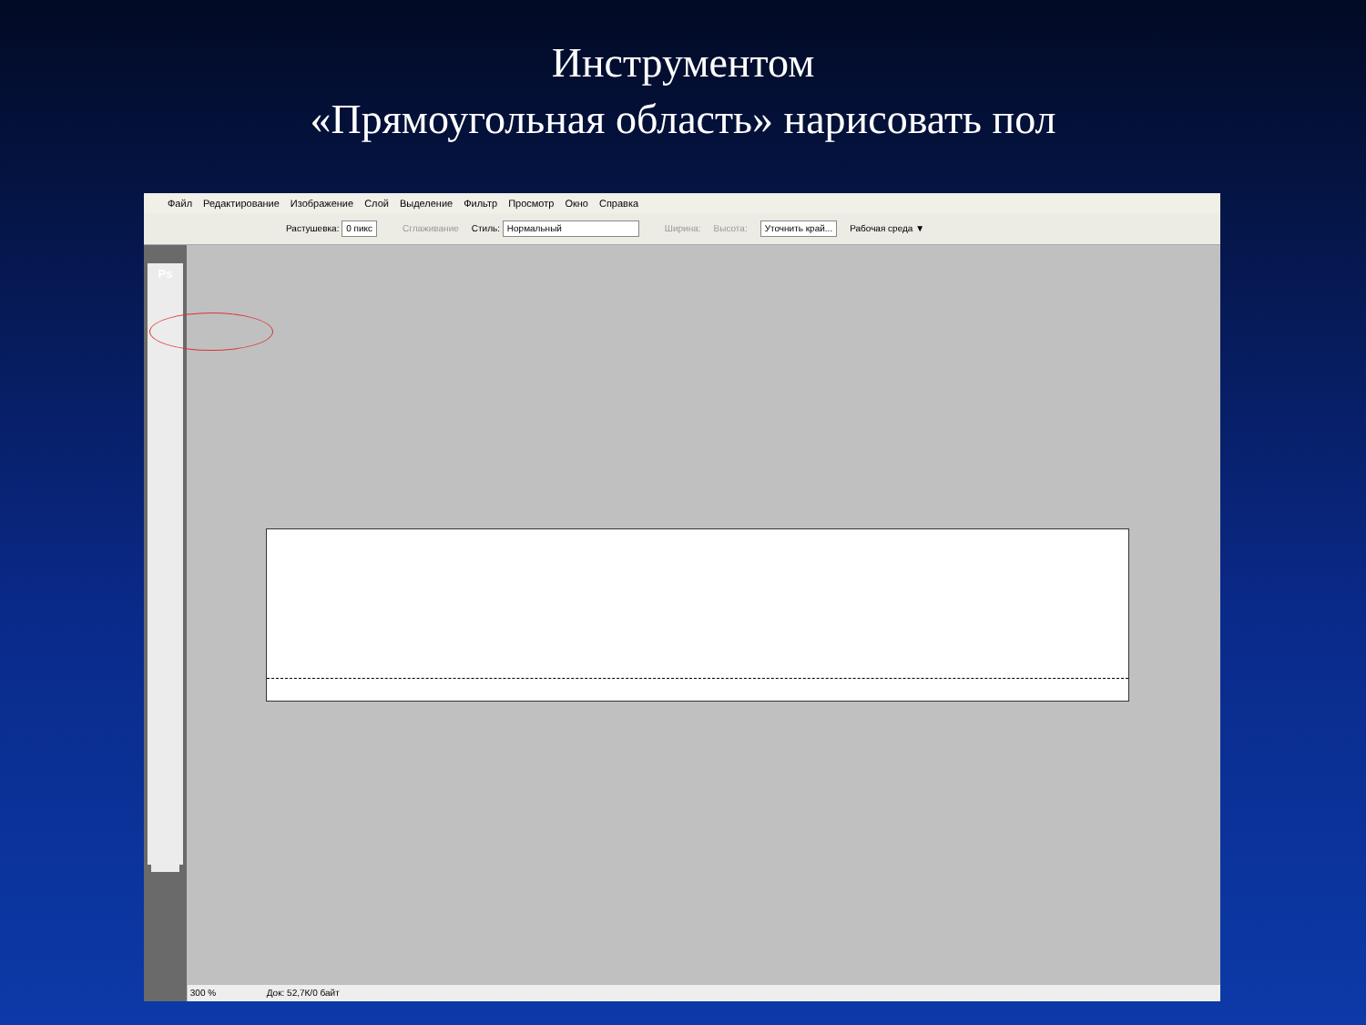Инструментом
«Прямоугольная область» нарисовать пол
Файл Редактирование Изображение Слой Выделение Фильтр Просмотр Окно Справка
Растушевка: 0 пикс Сглаживание Стиль: Нормальный Ширина: Высота: Уточнить край... Рабочая среда ▼
Ps
300 % Док: 52,7К/0 байт